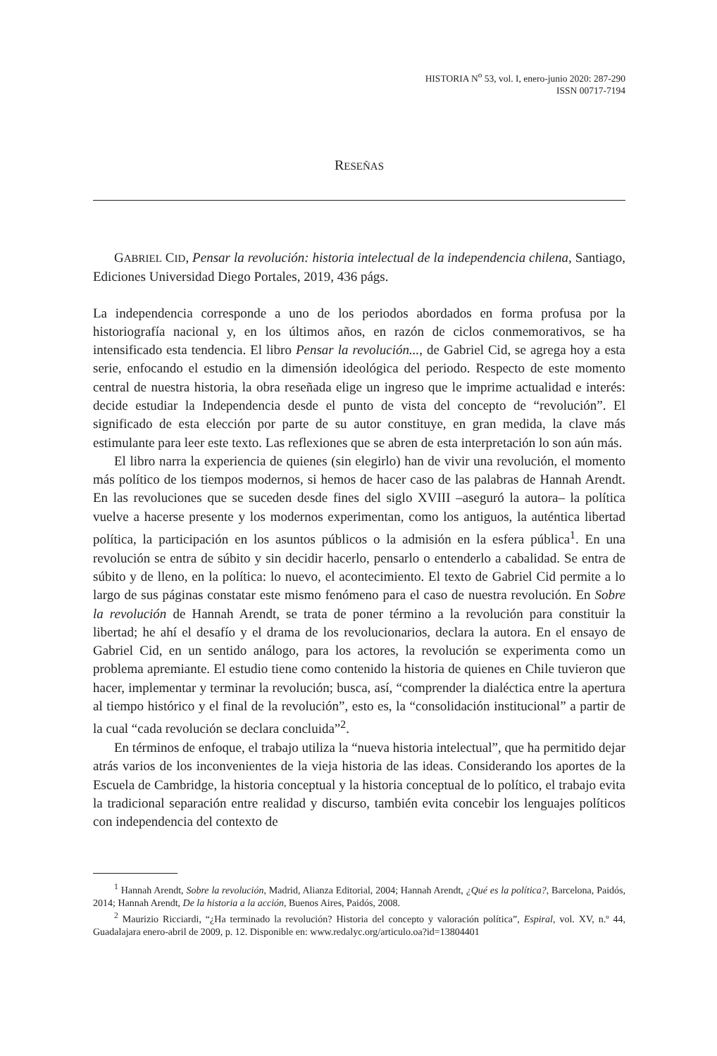HISTORIA N<sup>o</sup> 53, vol. I, enero-junio 2020: 287-290
ISSN 00717-7194
RESEÑAS
GABRIEL CID, Pensar la revolución: historia intelectual de la independencia chilena, Santiago, Ediciones Universidad Diego Portales, 2019, 436 págs.
La independencia corresponde a uno de los periodos abordados en forma profusa por la historiografía nacional y, en los últimos años, en razón de ciclos conmemorativos, se ha intensificado esta tendencia. El libro Pensar la revolución..., de Gabriel Cid, se agrega hoy a esta serie, enfocando el estudio en la dimensión ideológica del periodo. Respecto de este momento central de nuestra historia, la obra reseñada elige un ingreso que le imprime actualidad e interés: decide estudiar la Independencia desde el punto de vista del concepto de “revolución”. El significado de esta elección por parte de su autor constituye, en gran medida, la clave más estimulante para leer este texto. Las reflexiones que se abren de esta interpretación lo son aún más.
El libro narra la experiencia de quienes (sin elegirlo) han de vivir una revolución, el momento más político de los tiempos modernos, si hemos de hacer caso de las palabras de Hannah Arendt. En las revoluciones que se suceden desde fines del siglo XVIII –aseguró la autora– la política vuelve a hacerse presente y los modernos experimentan, como los antiguos, la auténtica libertad política, la participación en los asuntos públicos o la admisión en la esfera pública<sup>1</sup>. En una revolución se entra de súbito y sin decidir hacerlo, pensarlo o entenderlo a cabalidad. Se entra de súbito y de lleno, en la política: lo nuevo, el acontecimiento. El texto de Gabriel Cid permite a lo largo de sus páginas constatar este mismo fenómeno para el caso de nuestra revolución. En Sobre la revolución de Hannah Arendt, se trata de poner término a la revolución para constituir la libertad; he ahí el desafío y el drama de los revolucionarios, declara la autora. En el ensayo de Gabriel Cid, en un sentido análogo, para los actores, la revolución se experimenta como un problema apremiante. El estudio tiene como contenido la historia de quienes en Chile tuvieron que hacer, implementar y terminar la revolución; busca, así, “comprender la dialéctica entre la apertura al tiempo histórico y el final de la revolución”, esto es, la “consolidación institucional” a partir de la cual “cada revolución se declara concluida”<sup>2</sup>.
En términos de enfoque, el trabajo utiliza la “nueva historia intelectual”, que ha permitido dejar atrás varios de los inconvenientes de la vieja historia de las ideas. Considerando los aportes de la Escuela de Cambridge, la historia conceptual y la historia conceptual de lo político, el trabajo evita la tradicional separación entre realidad y discurso, también evita concebir los lenguajes políticos con independencia del contexto de
<sup>1</sup> Hannah Arendt, Sobre la revolución, Madrid, Alianza Editorial, 2004; Hannah Arendt, ¿Qué es la política?, Barcelona, Paidós, 2014; Hannah Arendt, De la historia a la acción, Buenos Aires, Paidós, 2008.
<sup>2</sup> Maurizio Ricciardi, “¿Ha terminado la revolución? Historia del concepto y valoración política”, Espiral, vol. XV, n.º 44, Guadalajara enero-abril de 2009, p. 12. Disponible en: www.redalyc.org/articulo.oa?id=13804401